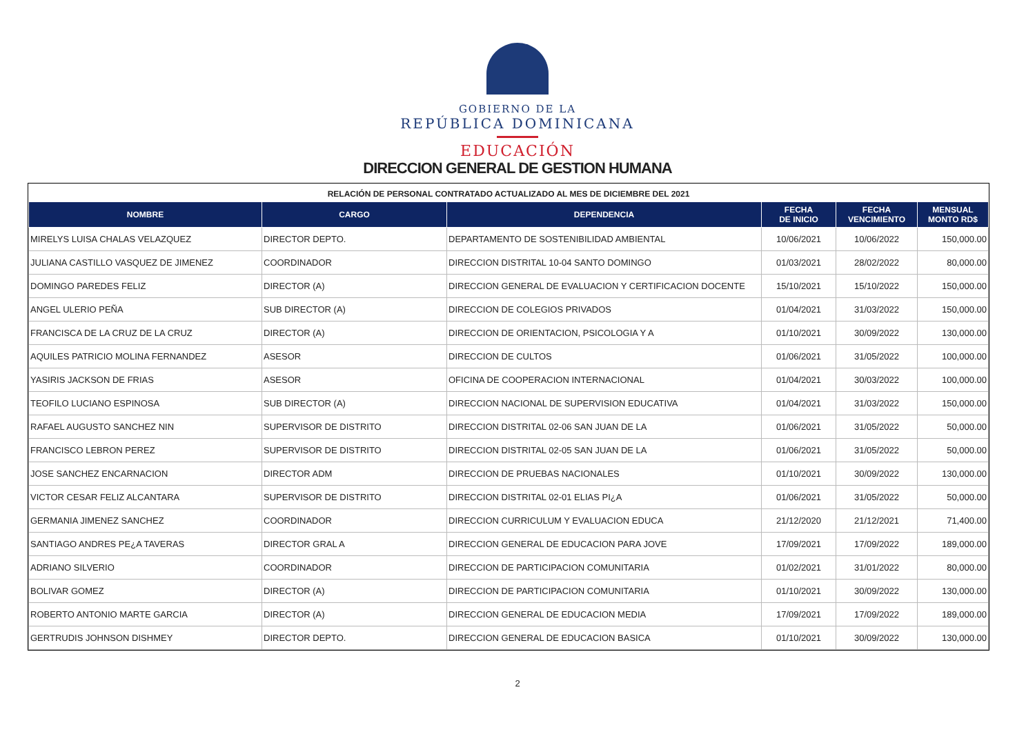GOBIERNO DE LA
REPÚBLICA DOMINICANA
EDUCACIÓN
DIRECCION GENERAL DE GESTION HUMANA
RELACIÓN DE PERSONAL CONTRATADO ACTUALIZADO AL MES DE DICIEMBRE DEL 2021
| NOMBRE | CARGO | DEPENDENCIA | FECHA DE INICIO | FECHA VENCIMIENTO | MENSUAL MONTO RD$ |
| --- | --- | --- | --- | --- | --- |
| MIRELYS LUISA CHALAS VELAZQUEZ | DIRECTOR DEPTO. | DEPARTAMENTO DE SOSTENIBILIDAD AMBIENTAL | 10/06/2021 | 10/06/2022 | 150,000.00 |
| JULIANA CASTILLO VASQUEZ DE JIMENEZ | COORDINADOR | DIRECCION DISTRITAL 10-04 SANTO DOMINGO | 01/03/2021 | 28/02/2022 | 80,000.00 |
| DOMINGO PAREDES FELIZ | DIRECTOR (A) | DIRECCION GENERAL DE EVALUACION Y CERTIFICACION DOCENTE | 15/10/2021 | 15/10/2022 | 150,000.00 |
| ANGEL ULERIO PEÑA | SUB DIRECTOR (A) | DIRECCION DE COLEGIOS PRIVADOS | 01/04/2021 | 31/03/2022 | 150,000.00 |
| FRANCISCA DE LA CRUZ DE LA CRUZ | DIRECTOR (A) | DIRECCION DE ORIENTACION, PSICOLOGIA Y A | 01/10/2021 | 30/09/2022 | 130,000.00 |
| AQUILES PATRICIO MOLINA FERNANDEZ | ASESOR | DIRECCION DE CULTOS | 01/06/2021 | 31/05/2022 | 100,000.00 |
| YASIRIS JACKSON DE FRIAS | ASESOR | OFICINA DE COOPERACION INTERNACIONAL | 01/04/2021 | 30/03/2022 | 100,000.00 |
| TEOFILO LUCIANO ESPINOSA | SUB DIRECTOR (A) | DIRECCION NACIONAL DE SUPERVISION EDUCATIVA | 01/04/2021 | 31/03/2022 | 150,000.00 |
| RAFAEL AUGUSTO SANCHEZ NIN | SUPERVISOR DE DISTRITO | DIRECCION DISTRITAL 02-06 SAN JUAN DE LA | 01/06/2021 | 31/05/2022 | 50,000.00 |
| FRANCISCO LEBRON PEREZ | SUPERVISOR DE DISTRITO | DIRECCION DISTRITAL 02-05 SAN JUAN DE LA | 01/06/2021 | 31/05/2022 | 50,000.00 |
| JOSE SANCHEZ ENCARNACION | DIRECTOR ADM | DIRECCION DE PRUEBAS NACIONALES | 01/10/2021 | 30/09/2022 | 130,000.00 |
| VICTOR CESAR FELIZ ALCANTARA | SUPERVISOR DE DISTRITO | DIRECCION DISTRITAL 02-01 ELIAS PI¿A | 01/06/2021 | 31/05/2022 | 50,000.00 |
| GERMANIA JIMENEZ SANCHEZ | COORDINADOR | DIRECCION CURRICULUM Y EVALUACION EDUCA | 21/12/2020 | 21/12/2021 | 71,400.00 |
| SANTIAGO ANDRES PE¿A TAVERAS | DIRECTOR GRAL A | DIRECCION GENERAL DE EDUCACION PARA JOVE | 17/09/2021 | 17/09/2022 | 189,000.00 |
| ADRIANO SILVERIO | COORDINADOR | DIRECCION DE PARTICIPACION COMUNITARIA | 01/02/2021 | 31/01/2022 | 80,000.00 |
| BOLIVAR GOMEZ | DIRECTOR (A) | DIRECCION DE PARTICIPACION COMUNITARIA | 01/10/2021 | 30/09/2022 | 130,000.00 |
| ROBERTO ANTONIO MARTE GARCIA | DIRECTOR (A) | DIRECCION GENERAL DE EDUCACION MEDIA | 17/09/2021 | 17/09/2022 | 189,000.00 |
| GERTRUDIS JOHNSON DISHMEY | DIRECTOR DEPTO. | DIRECCION GENERAL DE EDUCACION BASICA | 01/10/2021 | 30/09/2022 | 130,000.00 |
2